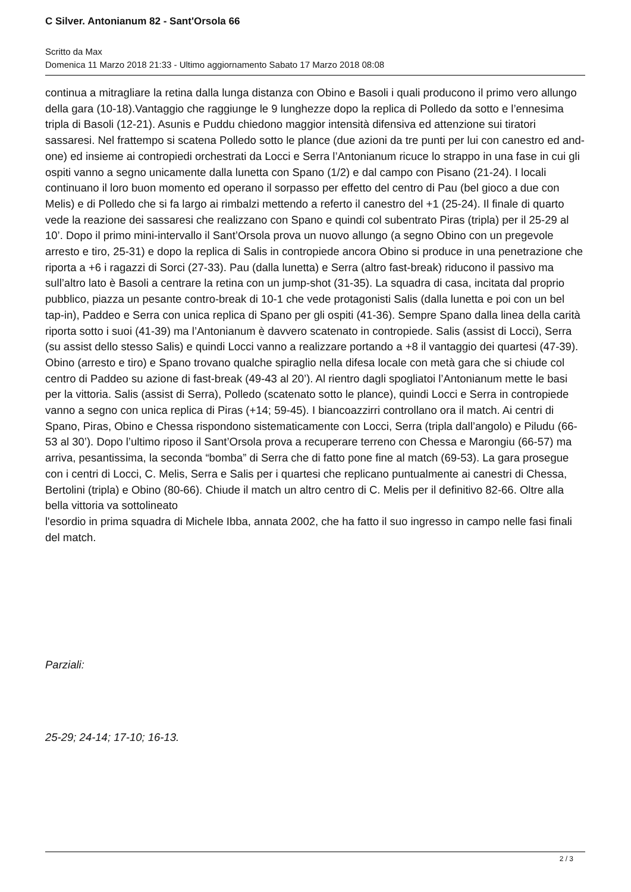C Silver. Antonianum 82 - Sant'Orsola 66
Scritto da Max
Domenica 11 Marzo 2018 21:33 - Ultimo aggiornamento Sabato 17 Marzo 2018 08:08
continua a mitragliare la retina dalla lunga distanza con Obino e Basoli i quali producono il primo vero allungo della gara (10-18).Vantaggio che raggiunge le 9 lunghezze dopo la replica di Polledo da sotto e l’ennesima tripla di Basoli (12-21). Asunis e Puddu chiedono maggior intensità difensiva ed attenzione sui tiratori sassaresi. Nel frattempo si scatena Polledo sotto le plance (due azioni da tre punti per lui con canestro ed and-one) ed insieme ai contropiedi orchestrati da Locci e Serra l’Antonianum ricuce lo strappo in una fase in cui gli ospiti vanno a segno unicamente dalla lunetta con Spano (1/2) e dal campo con Pisano (21-24). I locali continuano il loro buon momento ed operano il sorpasso per effetto del centro di Pau (bel gioco a due con Melis) e di Polledo che si fa largo ai rimbalzi mettendo a referto il canestro del +1 (25-24). Il finale di quarto vede la reazione dei sassaresi che realizzano con Spano e quindi col subentrato Piras (tripla) per il 25-29 al 10’. Dopo il primo mini-intervallo il Sant’Orsola prova un nuovo allungo (a segno Obino con un pregevole arresto e tiro, 25-31) e dopo la replica di Salis in contropiede ancora Obino si produce in una penetrazione che riporta a +6 i ragazzi di Sorci (27-33). Pau (dalla lunetta) e Serra (altro fast-break) riducono il passivo ma sull’altro lato è Basoli a centrare la retina con un jump-shot (31-35). La squadra di casa, incitata dal proprio pubblico, piazza un pesante contro-break di 10-1 che vede protagonisti Salis (dalla lunetta e poi con un bel tap-in), Paddeo e Serra con unica replica di Spano per gli ospiti (41-36). Sempre Spano dalla linea della carità riporta sotto i suoi (41-39) ma l’Antonianum è davvero scatenato in contropiede. Salis (assist di Locci), Serra (su assist dello stesso Salis) e quindi Locci vanno a realizzare portando a +8 il vantaggio dei quartesi (47-39). Obino (arresto e tiro) e Spano trovano qualche spiraglio nella difesa locale con metà gara che si chiude col centro di Paddeo su azione di fast-break (49-43 al 20’). Al rientro dagli spogliatoi l’Antonianum mette le basi per la vittoria. Salis (assist di Serra), Polledo (scatenato sotto le plance), quindi Locci e Serra in contropiede vanno a segno con unica replica di Piras (+14; 59-45). I biancoazzirri controllano ora il match. Ai centri di Spano, Piras, Obino e Chessa rispondono sistematicamente con Locci, Serra (tripla dall’angolo) e Piludu (66-53 al 30’). Dopo l’ultimo riposo il Sant’Orsola prova a recuperare terreno con Chessa e Marongiu (66-57) ma arriva, pesantissima, la seconda “bomba” di Serra che di fatto pone fine al match (69-53). La gara prosegue con i centri di Locci, C. Melis, Serra e Salis per i quartesi che replicano puntualmente ai canestri di Chessa, Bertolini (tripla) e Obino (80-66). Chiude il match un altro centro di C. Melis per il definitivo 82-66. Oltre alla bella vittoria va sottolineato
l'esordio in prima squadra di Michele Ibba, annata 2002, che ha fatto il suo ingresso in campo nelle fasi finali del match.
Parziali:
25-29; 24-14; 17-10; 16-13.
2 / 3